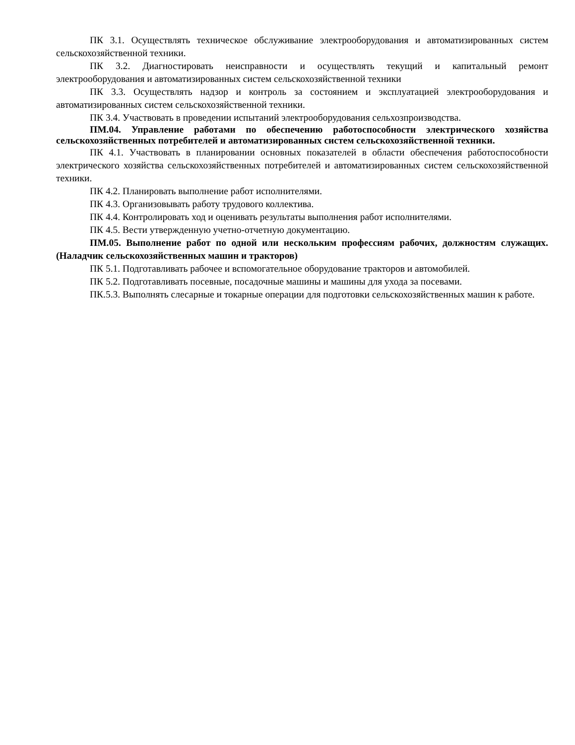ПК 3.1. Осуществлять техническое обслуживание электрооборудования и автоматизированных систем сельскохозяйственной техники.
ПК 3.2. Диагностировать неисправности и осуществлять текущий и капитальный ремонт электрооборудования и автоматизированных систем сельскохозяйственной техники
ПК 3.3. Осуществлять надзор и контроль за состоянием и эксплуатацией электрооборудования и автоматизированных систем сельскохозяйственной техники.
ПК 3.4. Участвовать в проведении испытаний электрооборудования сельхозпроизводства.
ПМ.04. Управление работами по обеспечению работоспособности электрического хозяйства сельскохозяйственных потребителей и автоматизированных систем сельскохозяйственной техники.
ПК 4.1. Участвовать в планировании основных показателей в области обеспечения работоспособности электрического хозяйства сельскохозяйственных потребителей и автоматизированных систем сельскохозяйственной техники.
ПК 4.2. Планировать выполнение работ исполнителями.
ПК 4.3. Организовывать работу трудового коллектива.
ПК 4.4. Контролировать ход и оценивать результаты выполнения работ исполнителями.
ПК 4.5. Вести утвержденную учетно-отчетную документацию.
ПМ.05. Выполнение работ по одной или нескольким профессиям рабочих, должностям служащих. (Наладчик сельскохозяйственных машин и тракторов)
ПК 5.1. Подготавливать рабочее и вспомогательное оборудование тракторов и автомобилей.
ПК 5.2. Подготавливать посевные, посадочные машины и машины для ухода за посевами.
ПК.5.3. Выполнять слесарные и токарные операции для подготовки сельскохозяйственных машин к работе.